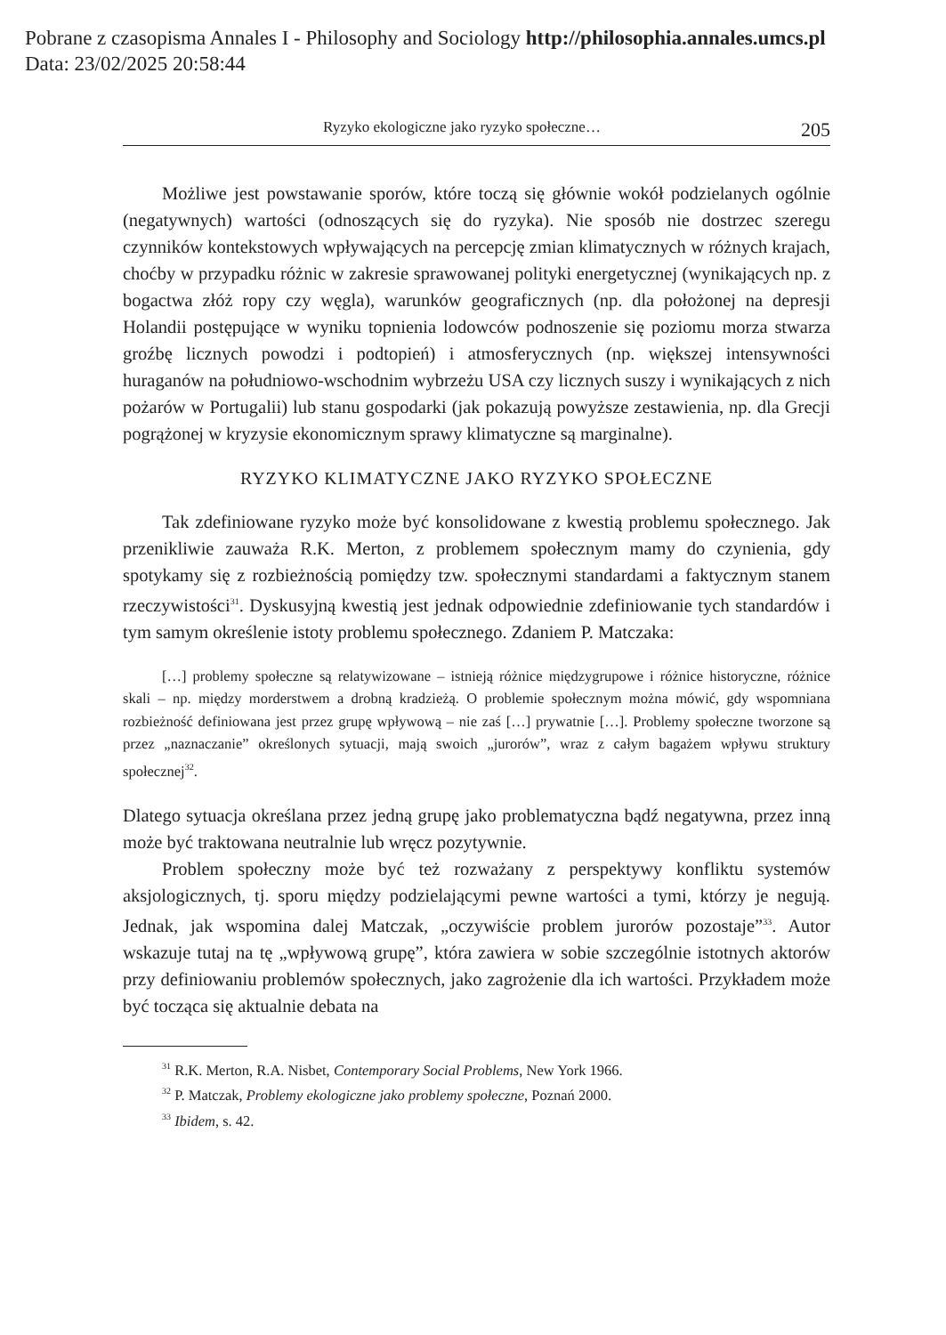Pobrane z czasopisma Annales I - Philosophy and Sociology http://philosophia.annales.umcs.pl
Data: 23/02/2025 20:58:44
Ryzyko ekologiczne jako ryzyko społeczne… 205
Możliwe jest powstawanie sporów, które toczą się głównie wokół podzielanych ogólnie (negatywnych) wartości (odnoszących się do ryzyka). Nie sposób nie dostrzec szeregu czynników kontekstowych wpływających na percepcję zmian klimatycznych w różnych krajach, choćby w przypadku różnic w zakresie sprawowanej polityki energetycznej (wynikających np. z bogactwa złóż ropy czy węgla), warunków geograficznych (np. dla położonej na depresji Holandii postępujące w wyniku topnienia lodowców podnoszenie się poziomu morza stwarza groźbę licznych powodzi i podtopień) i atmosferycznych (np. większej intensywności huraganów na południowo-wschodnim wybrzeżu USA czy licznych suszy i wynikających z nich pożarów w Portugalii) lub stanu gospodarki (jak pokazują powyższe zestawienia, np. dla Grecji pogrążonej w kryzysie ekonomicznym sprawy klimatyczne są marginalne).
RYZYKO KLIMATYCZNE JAKO RYZYKO SPOŁECZNE
Tak zdefiniowane ryzyko może być konsolidowane z kwestią problemu społecznego. Jak przenikliwie zauważa R.K. Merton, z problemem społecznym mamy do czynienia, gdy spotykamy się z rozbieżnością pomiędzy tzw. społecznymi standardami a faktycznym stanem rzeczywistości<sup>31</sup>. Dyskusyjną kwestią jest jednak odpowiednie zdefiniowanie tych standardów i tym samym określenie istoty problemu społecznego. Zdaniem P. Matczaka:
[…] problemy społeczne są relatywizowane – istnieją różnice międzygrupowe i różnice historyczne, różnice skali – np. między morderstwem a drobną kradzieżą. O problemie społecznym można mówić, gdy wspomniana rozbieżność definiowana jest przez grupę wpływową – nie zaś […] prywatnie […]. Problemy społeczne tworzone są przez „naznaczanie” określonych sytuacji, mają swoich „jurorów”, wraz z całym bagażem wpływu struktury społecznej<sup>32</sup>.
Dlatego sytuacja określana przez jedną grupę jako problematyczna bądź negatywna, przez inną może być traktowana neutralnie lub wręcz pozytywnie.
Problem społeczny może być też rozważany z perspektywy konfliktu systemów aksjologicznych, tj. sporu między podzielającymi pewne wartości a tymi, którzy je negują. Jednak, jak wspomina dalej Matczak, „oczywiście problem jurorów pozostaje”<sup>33</sup>. Autor wskazuje tutaj na tę „wpływową grupę”, która zawiera w sobie szczególnie istotnych aktorów przy definiowaniu problemów społecznych, jako zagrożenie dla ich wartości. Przykładem może być tocząca się aktualnie debata na
<sup>31</sup> R.K. Merton, R.A. Nisbet, Contemporary Social Problems, New York 1966.
<sup>32</sup> P. Matczak, Problemy ekologiczne jako problemy społeczne, Poznań 2000.
<sup>33</sup> Ibidem, s. 42.